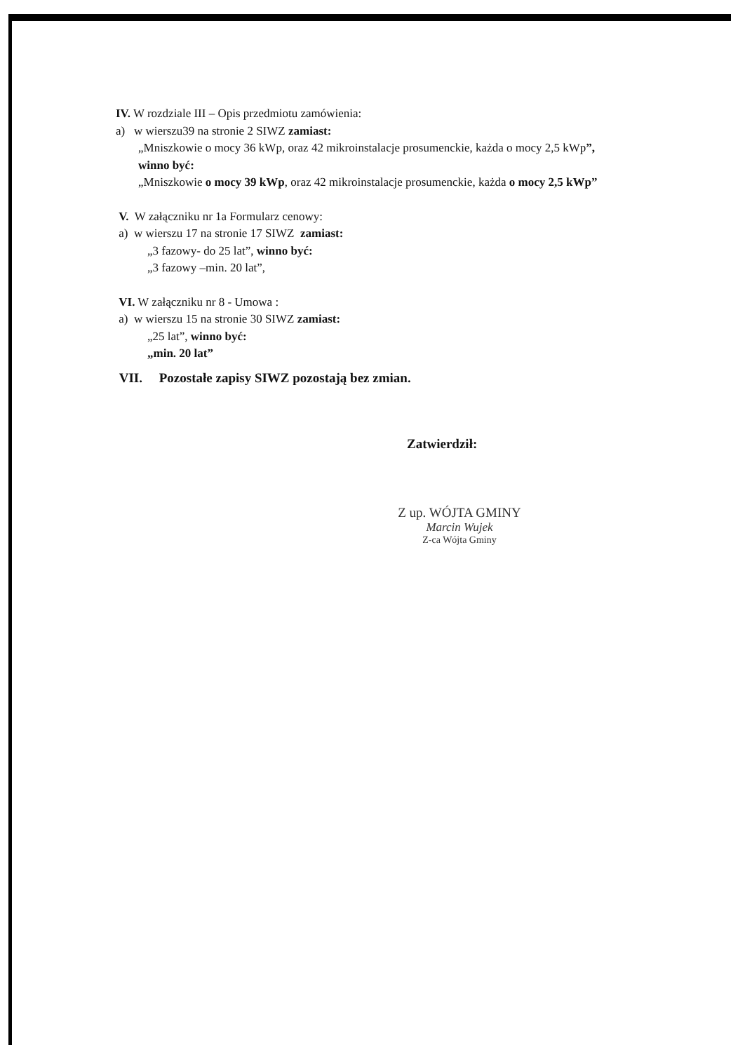IV. W rozdziale III – Opis przedmiotu zamówienia:
a) w wierszu39 na stronie 2 SIWZ zamiast:
„Mniszkowie o mocy 36 kWp, oraz 42 mikroinstalacje prosumenckie, każda o mocy 2,5 kWp”,
winno być:
„Mniszkowie o mocy 39 kWp, oraz 42 mikroinstalacje prosumenckie, każda o mocy 2,5 kWp”
V. W załączniku nr 1a Formularz cenowy:
a) w wierszu 17 na stronie 17 SIWZ zamiast:
„3 fazowy- do 25 lat”, winno być:
„3 fazowy –min. 20 lat”,
VI. W załączniku nr 8 - Umowa :
a) w wierszu 15 na stronie 30 SIWZ zamiast:
„25 lat”, winno być:
„min. 20 lat”
VII. Pozostałe zapisy SIWZ pozostają bez zmian.
Zatwierdził:
Z up. WÓJTA GMINY
Marcin Wujek
Z-ca Wójta Gminy